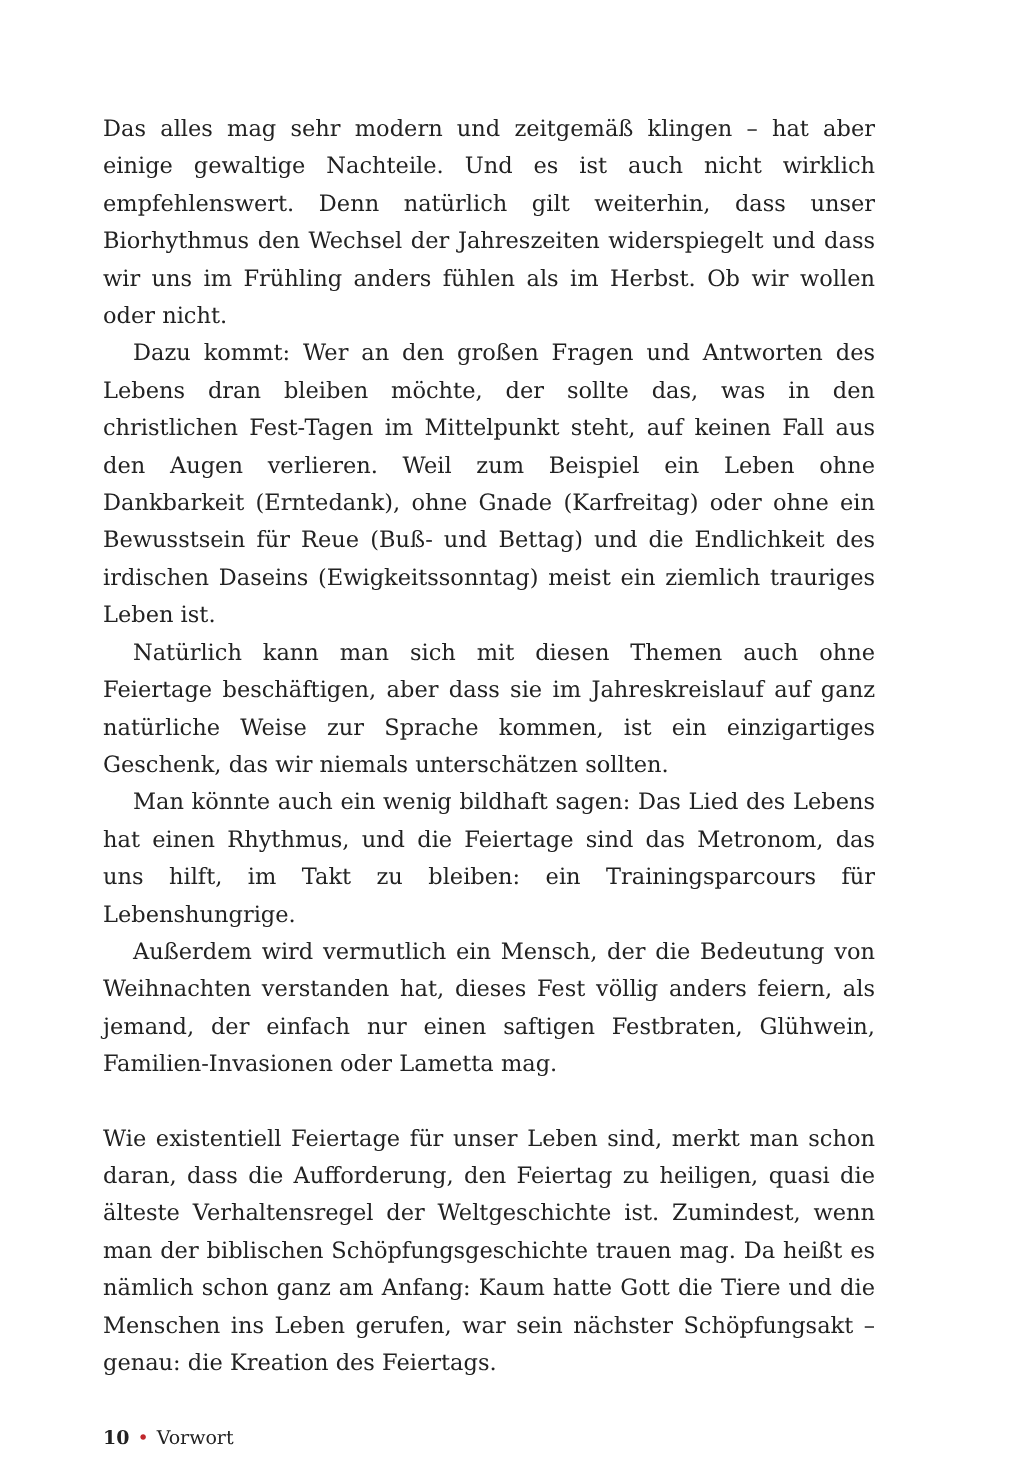Das alles mag sehr modern und zeitgemäß klingen – hat aber einige gewaltige Nachteile. Und es ist auch nicht wirklich empfehlenswert. Denn natürlich gilt weiterhin, dass unser Biorhythmus den Wechsel der Jahreszeiten widerspiegelt und dass wir uns im Frühling anders fühlen als im Herbst. Ob wir wollen oder nicht.
Dazu kommt: Wer an den großen Fragen und Antworten des Lebens dran bleiben möchte, der sollte das, was in den christlichen Fest-Tagen im Mittelpunkt steht, auf keinen Fall aus den Augen verlieren. Weil zum Beispiel ein Leben ohne Dankbarkeit (Erntedank), ohne Gnade (Karfreitag) oder ohne ein Bewusstsein für Reue (Buß- und Bettag) und die Endlichkeit des irdischen Daseins (Ewigkeitssonntag) meist ein ziemlich trauriges Leben ist.
Natürlich kann man sich mit diesen Themen auch ohne Feiertage beschäftigen, aber dass sie im Jahreskreislauf auf ganz natürliche Weise zur Sprache kommen, ist ein einzigartiges Geschenk, das wir niemals unterschätzen sollten.
Man könnte auch ein wenig bildhaft sagen: Das Lied des Lebens hat einen Rhythmus, und die Feiertage sind das Metronom, das uns hilft, im Takt zu bleiben: ein Trainingsparcours für Lebenshungrige.
Außerdem wird vermutlich ein Mensch, der die Bedeutung von Weihnachten verstanden hat, dieses Fest völlig anders feiern, als jemand, der einfach nur einen saftigen Festbraten, Glühwein, Familien-Invasionen oder Lametta mag.
Wie existentiell Feiertage für unser Leben sind, merkt man schon daran, dass die Aufforderung, den Feiertag zu heiligen, quasi die älteste Verhaltensregel der Weltgeschichte ist. Zumindest, wenn man der biblischen Schöpfungsgeschichte trauen mag. Da heißt es nämlich schon ganz am Anfang: Kaum hatte Gott die Tiere und die Menschen ins Leben gerufen, war sein nächster Schöpfungsakt – genau: die Kreation des Feiertags.
10 • Vorwort